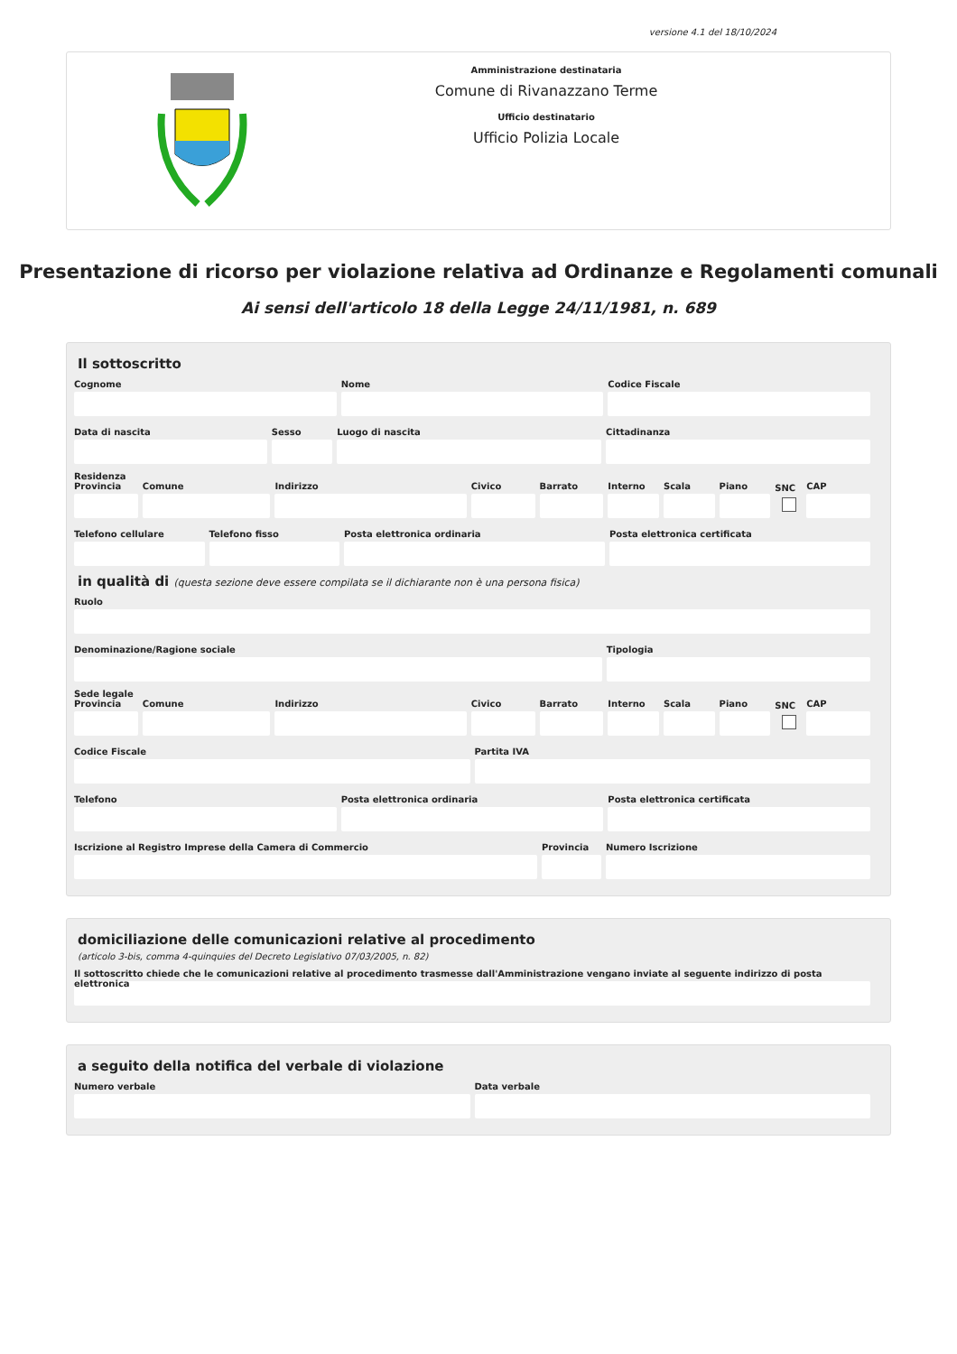versione 4.1 del 18/10/2024
Amministrazione destinataria
Comune di Rivanazzano Terme
Ufficio destinatario
Ufficio Polizia Locale
Presentazione di ricorso per violazione relativa ad Ordinanze e Regolamenti comunali
Ai sensi dell'articolo 18 della Legge 24/11/1981, n. 689
Il sottoscritto
Cognome Nome Codice Fiscale
Data di nascita Sesso Luogo di nascita Cittadinanza
Residenza
Provincia Comune Indirizzo Civico Barrato Interno Scala Piano
SNC
CAP
Telefono cellulare Telefono fisso Posta elettronica ordinaria Posta elettronica certificata
in qualità di (questa sezione deve essere compilata se il dichiarante non è una persona fisica)
Ruolo
Denominazione/Ragione sociale Tipologia
Sede legale
Provincia Comune Indirizzo Civico Barrato Interno Scala Piano
SNC
CAP
Codice Fiscale Partita IVA
Telefono Posta elettronica ordinaria Posta elettronica certificata
Iscrizione al Registro Imprese della Camera di Commercio
Provincia Numero Iscrizione
domiciliazione delle comunicazioni relative al procedimento
(articolo 3-bis, comma 4-quinquies del Decreto Legislativo 07/03/2005, n. 82)
Il sottoscritto chiede che le comunicazioni relative al procedimento trasmesse dall'Amministrazione vengano inviate al seguente indirizzo di posta elettronica
a seguito della notifica del verbale di violazione
Numero verbale Data verbale